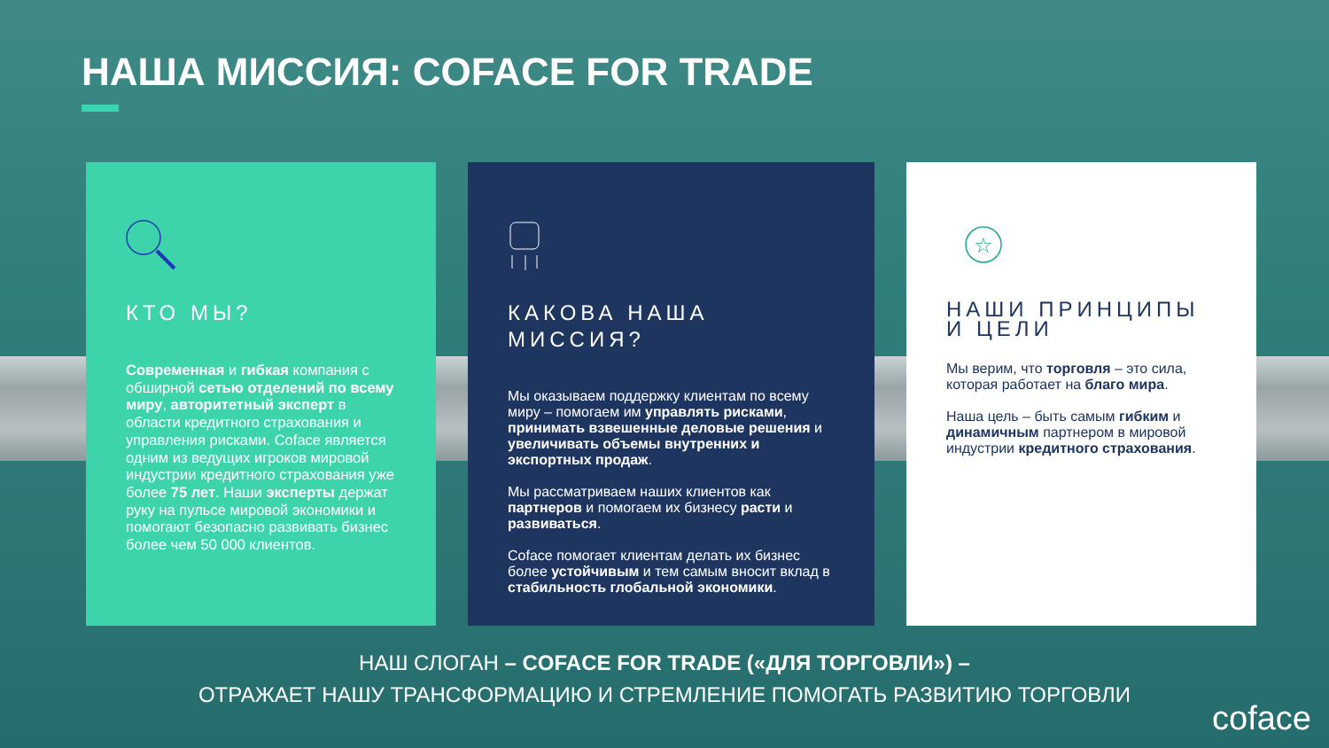НАША МИССИЯ: COFACE FOR TRADE
КТО МЫ?
Современная и гибкая компания с обширной сетью отделений по всему миру, авторитетный эксперт в области кредитного страхования и управления рисками. Coface является одним из ведущих игроков мировой индустрии кредитного страхования уже более 75 лет. Наши эксперты держат руку на пульсе мировой экономики и помогают безопасно развивать бизнес более чем 50 000 клиентов.
КАКОВА НАША МИССИЯ?
Мы оказываем поддержку клиентам по всему миру – помогаем им управлять рисками, принимать взвешенные деловые решения и увеличивать объемы внутренних и экспортных продаж.
Мы рассматриваем наших клиентов как партнеров и помогаем их бизнесу расти и развиваться.
Coface помогает клиентам делать их бизнес более устойчивым и тем самым вносит вклад в стабильность глобальной экономики.
☆
НАШИ ПРИНЦИПЫ И ЦЕЛИ
Мы верим, что торговля – это сила, которая работает на благо мира.
Наша цель – быть самым гибким и динамичным партнером в мировой индустрии кредитного страхования.
НАШ СЛОГАН – COFACE FOR TRADE («ДЛЯ ТОРГОВЛИ») –
ОТРАЖАЕТ НАШУ ТРАНСФОРМАЦИЮ И СТРЕМЛЕНИЕ ПОМОГАТЬ РАЗВИТИЮ ТОРГОВЛИ
coface